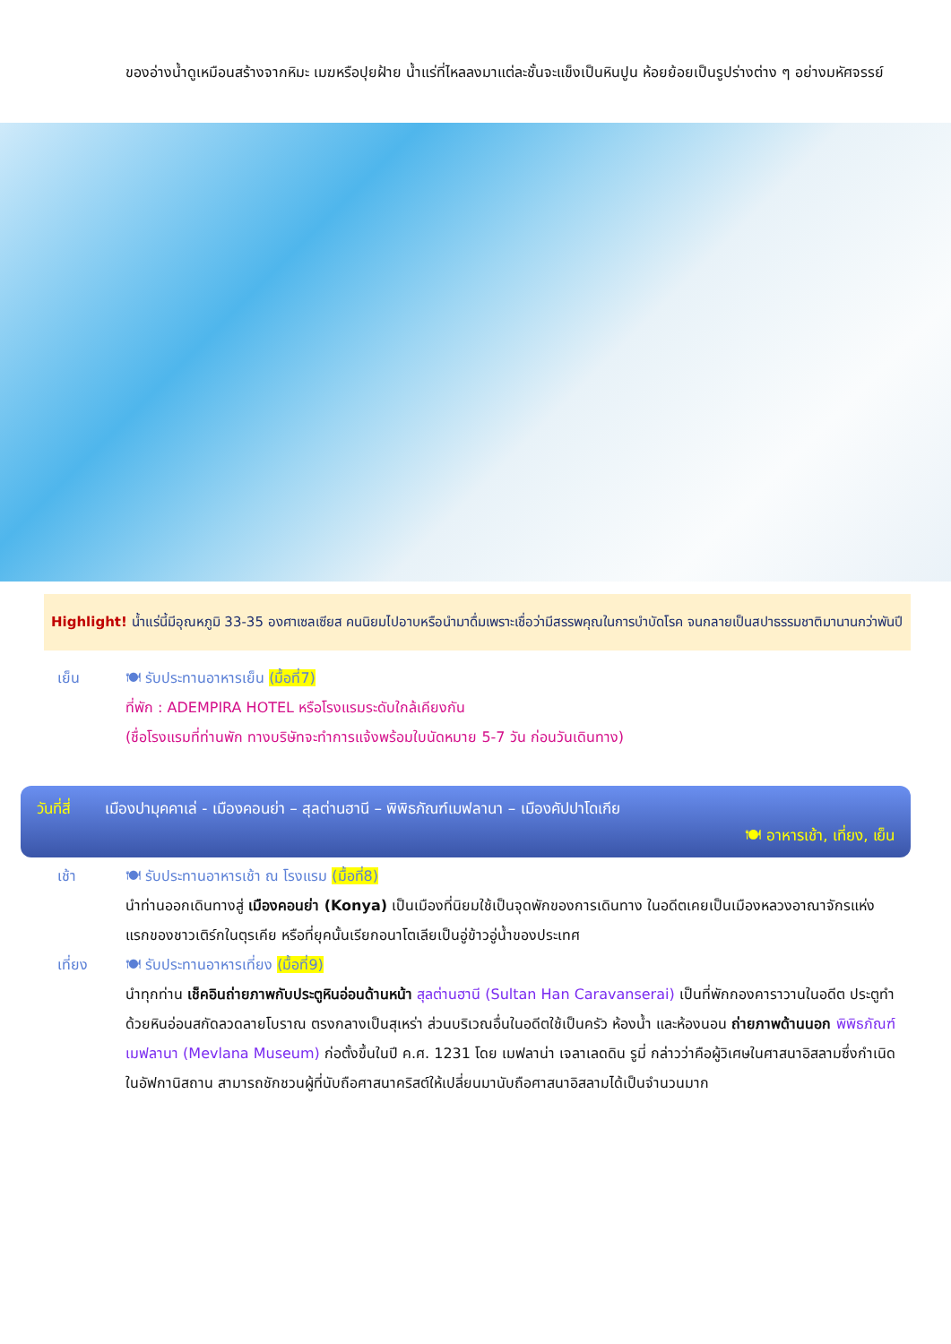ของอ่างน้ำดูเหมือนสร้างจากหิมะ เมฆหรือปุยฝ้าย น้ำแร่ที่ไหลลงมาแต่ละชั้นจะแข็งเป็นหินปูน ห้อยย้อยเป็นรูปร่างต่าง ๆ อย่างมหัศจรรย์
Highlight! น้ำแร่นี้มีอุณหภูมิ 33-35 องศาเซลเซียส คนนิยมไปอาบหรือนำมาดื่มเพราะเชื่อว่ามีสรรพคุณในการบำบัดโรค จนกลายเป็นสปาธรรมชาติมานานกว่าพันปี
เย็น 🍽 รับประทานอาหารเย็น (มื้อที่7)
ที่พัก : ADEMPIRA HOTEL หรือโรงแรมระดับใกล้เคียงกัน
(ชื่อโรงแรมที่ท่านพัก ทางบริษัทจะทำการแจ้งพร้อมใบนัดหมาย 5-7 วัน ก่อนวันเดินทาง)
วันที่สี่ เมืองปามุคคาเล่ - เมืองคอนย่า – สุลต่านฮานี – พิพิธภัณฑ์เมฟลานา – เมืองคัปปาโดเกีย
🍽 อาหารเช้า, เที่ยง, เย็น
เช้า 🍽 รับประทานอาหารเช้า ณ โรงแรม (มื้อที่8)
นำท่านออกเดินทางสู่ เมืองคอนย่า (Konya) เป็นเมืองที่นิยมใช้เป็นจุดพักของการเดินทาง ในอดีตเคยเป็นเมืองหลวงอาณาจักรแห่งแรกของชาวเติร์กในตุรเคีย หรือที่ยุคนั้นเรียกอนาโตเลียเป็นอู่ข้าวอู่น้ำของประเทศ
เที่ยง 🍽 รับประทานอาหารเที่ยง (มื้อที่9)
นำทุกท่าน เช็คอินถ่ายภาพกับประตูหินอ่อนด้านหน้า สุลต่านฮานี (Sultan Han Caravanserai) เป็นที่พักกองคาราวานในอดีต ประตูทำด้วยหินอ่อนสกัดลวดลายโบราณ ตรงกลางเป็นสุเหร่า ส่วนบริเวณอื่นในอดีตใช้เป็นครัว ห้องน้ำ และห้องนอน ถ่ายภาพด้านนอก พิพิธภัณฑ์เมฟลานา (Mevlana Museum) ก่อตั้งขึ้นในปี ค.ศ. 1231 โดย เมฟลาน่า เจลาเลดดิน รูมี่ กล่าวว่าคือผู้วิเศษในศาสนาอิสลามซึ่งกำเนิดในอัฟกานิสถาน สามารถชักชวนผู้ที่นับถือศาสนาคริสต์ให้เปลี่ยนมานับถือศาสนาอิสลามได้เป็นจำนวนมาก